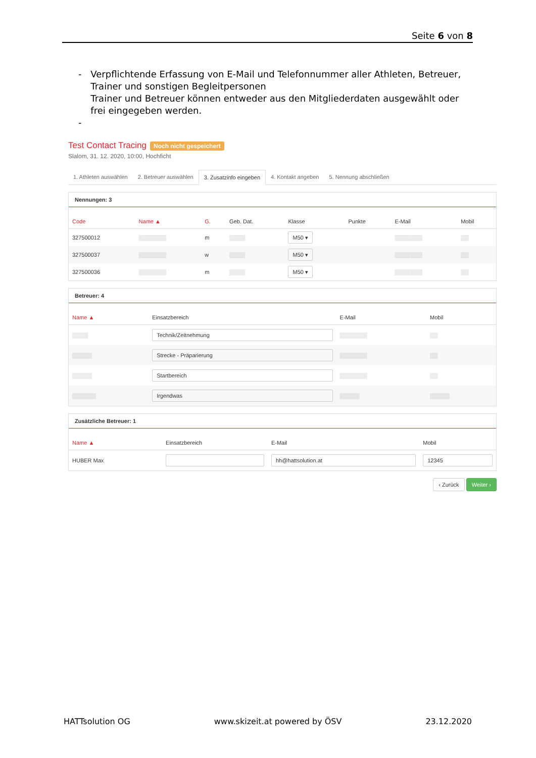Seite 6 von 8
- Verpflichtende Erfassung von E-Mail und Telefonnummer aller Athleten, Betreuer, Trainer und sonstigen Begleitpersonen
Trainer und Betreuer können entweder aus den Mitgliederdaten ausgewählt oder frei eingegeben werden.
-
Test Contact Tracing Noch nicht gespeichert
Slalom, 31. 12. 2020, 10:00, Hochficht
1. Athleten auswählen 2. Betreuer auswählen 3. Zusatzinfo eingeben 4. Kontakt angeben 5. Nennung abschließen
Nennungen: 3
| Code | Name ▲ | G. | Geb. Dat. | Klasse | Punkte | E-Mail | Mobil |
| --- | --- | --- | --- | --- | --- | --- | --- |
| 327500012 | ▒▒▒▒▒▒▒ | m | ▒▒▒▒ | M50 ▾ | | ▒▒▒▒▒▒▒ | ▒▒ |
| 327500037 | ▒▒▒▒▒▒▒ | w | ▒▒▒▒ | M50 ▾ | | ▒▒▒▒▒▒▒ | ▒▒ |
| 327500036 | ▒▒▒▒▒▒▒ | m | ▒▒▒▒ | M50 ▾ | | ▒▒▒▒▒▒▒ | ▒▒ |
Betreuer: 4
| Name ▲ | Einsatzbereich | E-Mail | Mobil |
| --- | --- | --- | --- |
| ▒▒▒▒ | Technik/Zeitnehmung | ▒▒▒▒▒▒▒ | ▒▒ |
| ▒▒▒▒▒ | Strecke - Präparierung | ▒▒▒▒▒▒▒ | ▒▒ |
| ▒▒▒▒▒ | Startbereich | ▒▒▒▒▒▒▒ | ▒▒ |
| ▒▒▒▒▒▒ | Irgendwas | ▒▒▒▒▒ | ▒▒▒▒▒ |
Zusätzliche Betreuer: 1
| Name ▲ | Einsatzbereich | E-Mail | Mobil |
| --- | --- | --- | --- |
| HUBER Max | | hh@hattsolution.at | 12345 |
‹ Zurück Weiter ›
HATTsolution OG www.skizeit.at powered by ÖSV 23.12.2020